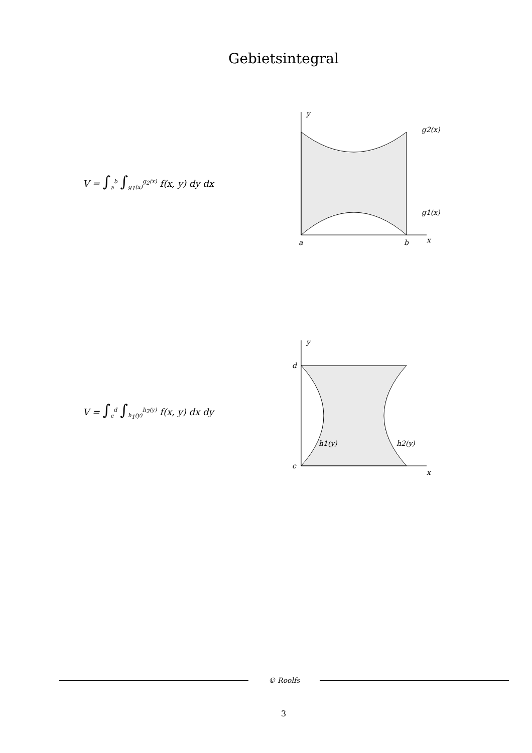Gebietsintegral
V = ∫<sub>a</sub><sup>b</sup> ∫<sub>g<sub>1</sub>(x)</sub><sup>g<sub>2</sub>(x)</sup> f(x, y) dy dx
y
g2(x)
g1(x)
a
b
x
V = ∫<sub>c</sub><sup>d</sup> ∫<sub>h<sub>1</sub>(y)</sub><sup>h<sub>2</sub>(y)</sup> f(x, y) dx dy
y
d
c
h1(y)
h2(y)
x
© Roolfs
3